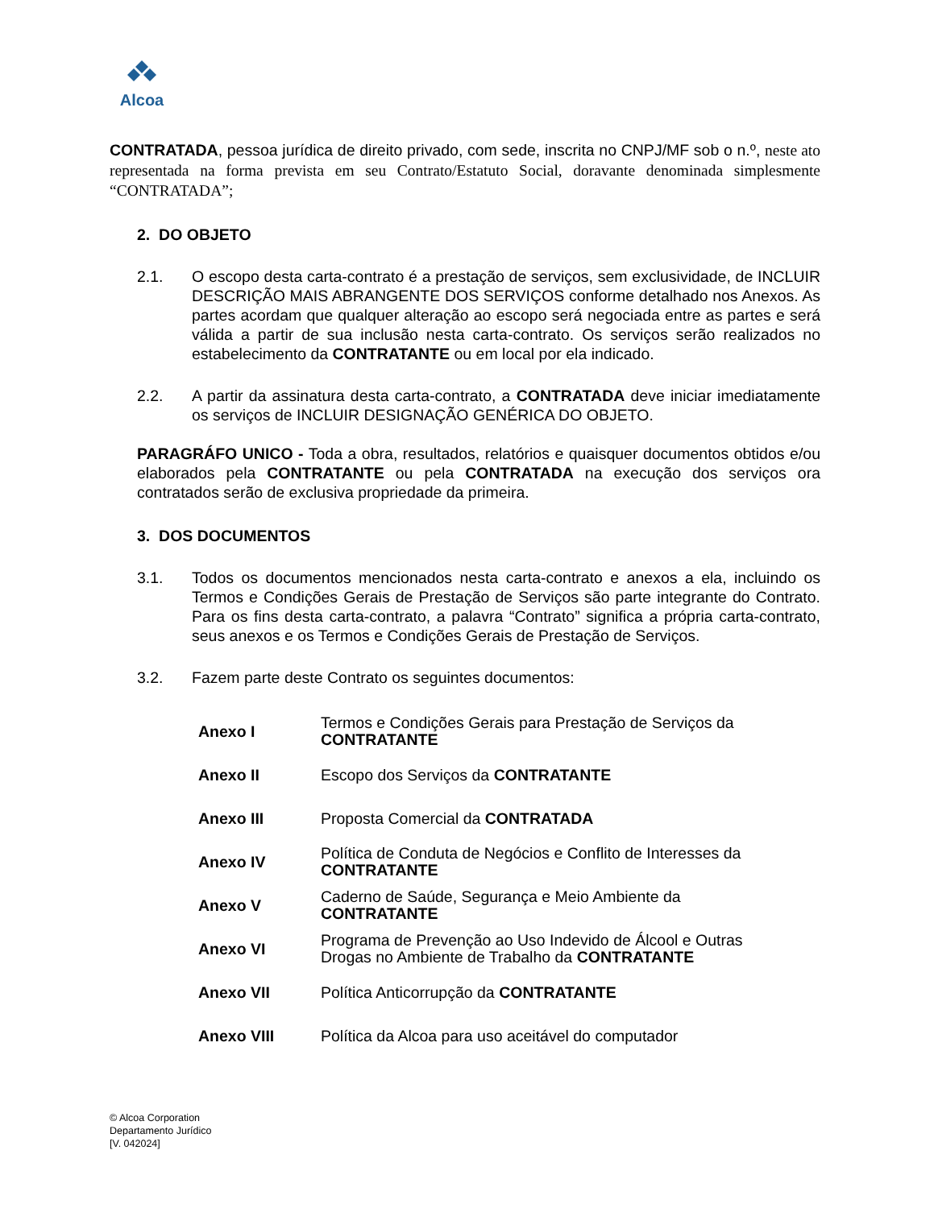Alcoa
CONTRATADA, pessoa jurídica de direito privado, com sede, inscrita no CNPJ/MF sob o n.º, neste ato representada na forma prevista em seu Contrato/Estatuto Social, doravante denominada simplesmente “CONTRATADA”;
2. DO OBJETO
2.1. O escopo desta carta-contrato é a prestação de serviços, sem exclusividade, de INCLUIR DESCRIÇÃO MAIS ABRANGENTE DOS SERVIÇOS conforme detalhado nos Anexos. As partes acordam que qualquer alteração ao escopo será negociada entre as partes e será válida a partir de sua inclusão nesta carta-contrato. Os serviços serão realizados no estabelecimento da CONTRATANTE ou em local por ela indicado.
2.2. A partir da assinatura desta carta-contrato, a CONTRATADA deve iniciar imediatamente os serviços de INCLUIR DESIGNAÇÃO GENÉRICA DO OBJETO.
PARAGRÁFO UNICO - Toda a obra, resultados, relatórios e quaisquer documentos obtidos e/ou elaborados pela CONTRATANTE ou pela CONTRATADA na execução dos serviços ora contratados serão de exclusiva propriedade da primeira.
3. DOS DOCUMENTOS
3.1. Todos os documentos mencionados nesta carta-contrato e anexos a ela, incluindo os Termos e Condições Gerais de Prestação de Serviços são parte integrante do Contrato. Para os fins desta carta-contrato, a palavra “Contrato” significa a própria carta-contrato, seus anexos e os Termos e Condições Gerais de Prestação de Serviços.
3.2. Fazem parte deste Contrato os seguintes documentos:
| Anexo I | Termos e Condições Gerais para Prestação de Serviços da CONTRATANTE |
| Anexo II | Escopo dos Serviços da CONTRATANTE |
| Anexo III | Proposta Comercial da CONTRATADA |
| Anexo IV | Política de Conduta de Negócios e Conflito de Interesses da CONTRATANTE |
| Anexo V | Caderno de Saúde, Segurança e Meio Ambiente da CONTRATANTE |
| Anexo VI | Programa de Prevenção ao Uso Indevido de Álcool e Outras Drogas no Ambiente de Trabalho da CONTRATANTE |
| Anexo VII | Política Anticorrupção da CONTRATANTE |
| Anexo VIII | Política da Alcoa para uso aceitável do computador |
© Alcoa Corporation
Departamento Jurídico
[V. 042024]